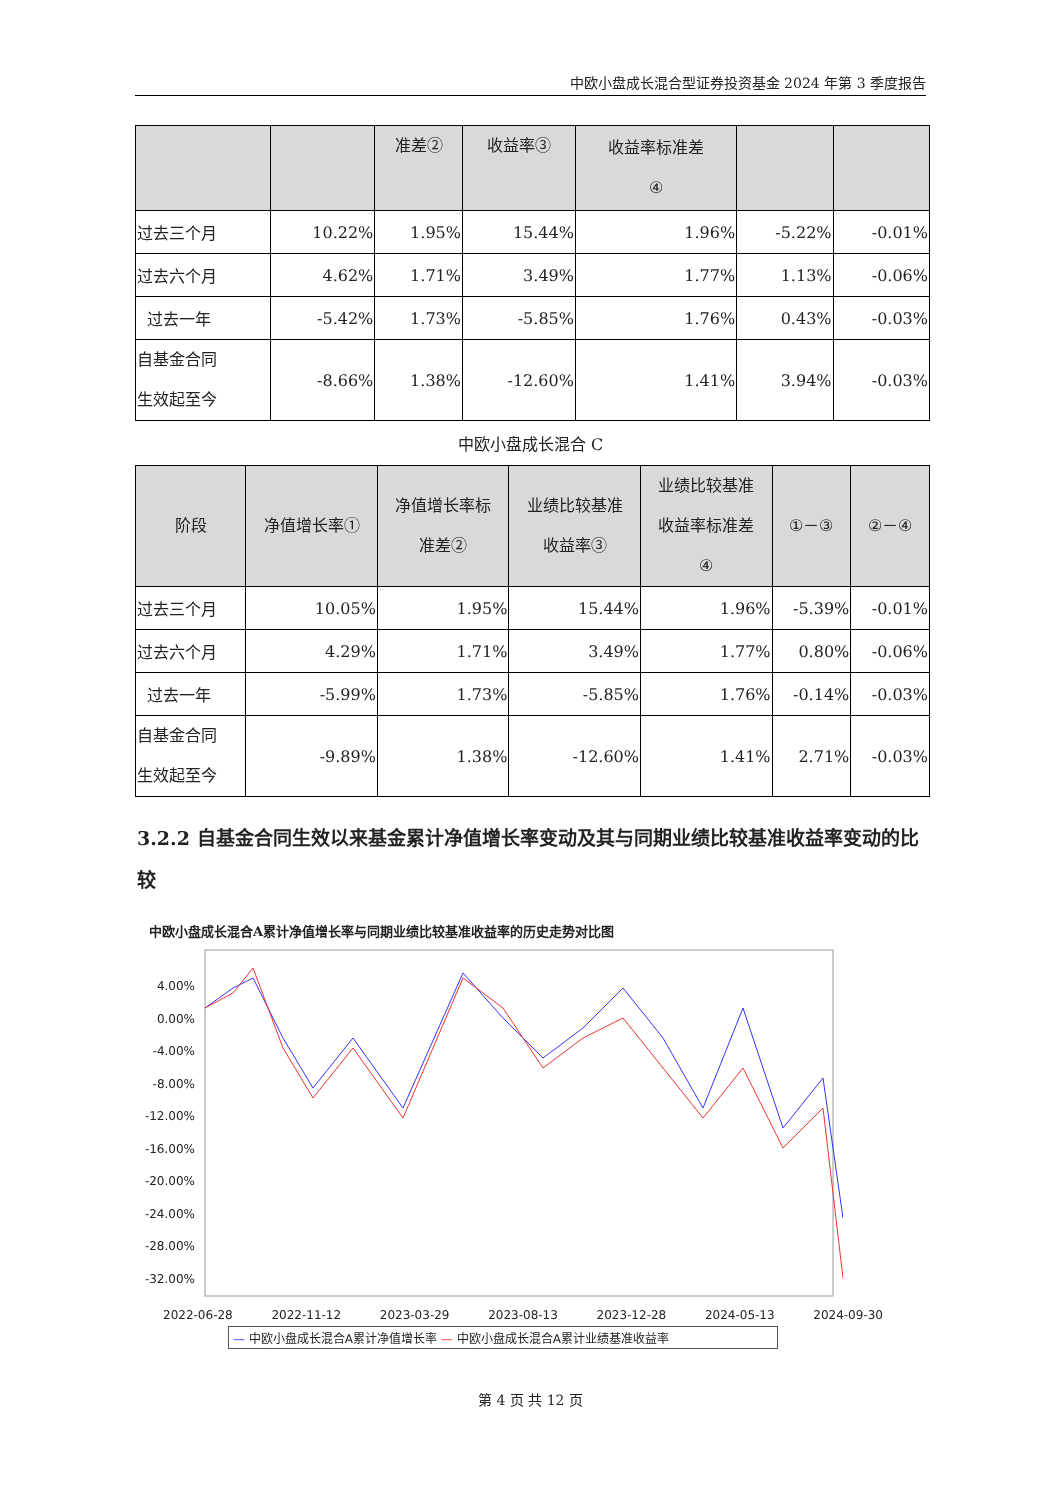中欧小盘成长混合型证券投资基金 2024 年第 3 季度报告
| | | 准差② | 收益率③ | 收益率标准差 ④ | | |
| --- | --- | --- | --- | --- | --- | --- |
| 过去三个月 | 10.22% | 1.95% | 15.44% | 1.96% | -5.22% | -0.01% |
| 过去六个月 | 4.62% | 1.71% | 3.49% | 1.77% | 1.13% | -0.06% |
| 过去一年 | -5.42% | 1.73% | -5.85% | 1.76% | 0.43% | -0.03% |
| 自基金合同 生效起至今 | -8.66% | 1.38% | -12.60% | 1.41% | 3.94% | -0.03% |
中欧小盘成长混合 C
| 阶段 | 净值增长率① | 净值增长率标 准差② | 业绩比较基准 收益率③ | 业绩比较基准 收益率标准差 ④ | ①－③ | ②－④ |
| --- | --- | --- | --- | --- | --- | --- |
| 过去三个月 | 10.05% | 1.95% | 15.44% | 1.96% | -5.39% | -0.01% |
| 过去六个月 | 4.29% | 1.71% | 3.49% | 1.77% | 0.80% | -0.06% |
| 过去一年 | -5.99% | 1.73% | -5.85% | 1.76% | -0.14% | -0.03% |
| 自基金合同 生效起至今 | -9.89% | 1.38% | -12.60% | 1.41% | 2.71% | -0.03% |
3.2.2 自基金合同生效以来基金累计净值增长率变动及其与同期业绩比较基准收益率变动的比较
中欧小盘成长混合A累计净值增长率与同期业绩比较基准收益率的历史走势对比图
4.00%
0.00%
-4.00%
-8.00%
-12.00%
-16.00%
-20.00%
-24.00%
-28.00%
-32.00%
2022-06-28 2022-11-12 2023-03-29 2023-08-13 2023-12-28 2024-05-13 2024-09-30
— 中欧小盘成长混合A累计净值增长率 — 中欧小盘成长混合A累计业绩基准收益率
第 4 页 共 12 页